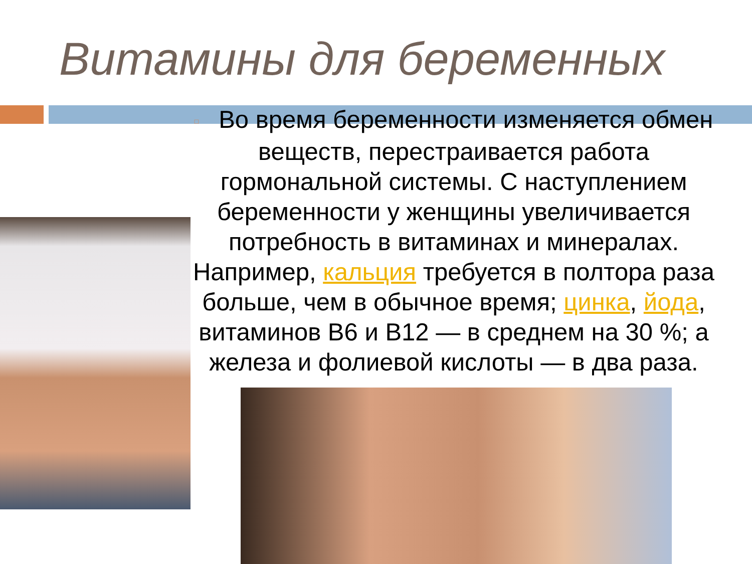Витамины для беременных
□ Во время беременности изменяется обмен веществ, перестраивается работа гормональной системы. С наступлением беременности у женщины увеличивается потребность в витаминах и минералах. Например, кальция требуется в полтора раза больше, чем в обычное время; цинка, йода, витаминов B6 и B12 — в среднем на 30 %; а железа и фолиевой кислоты — в два раза.